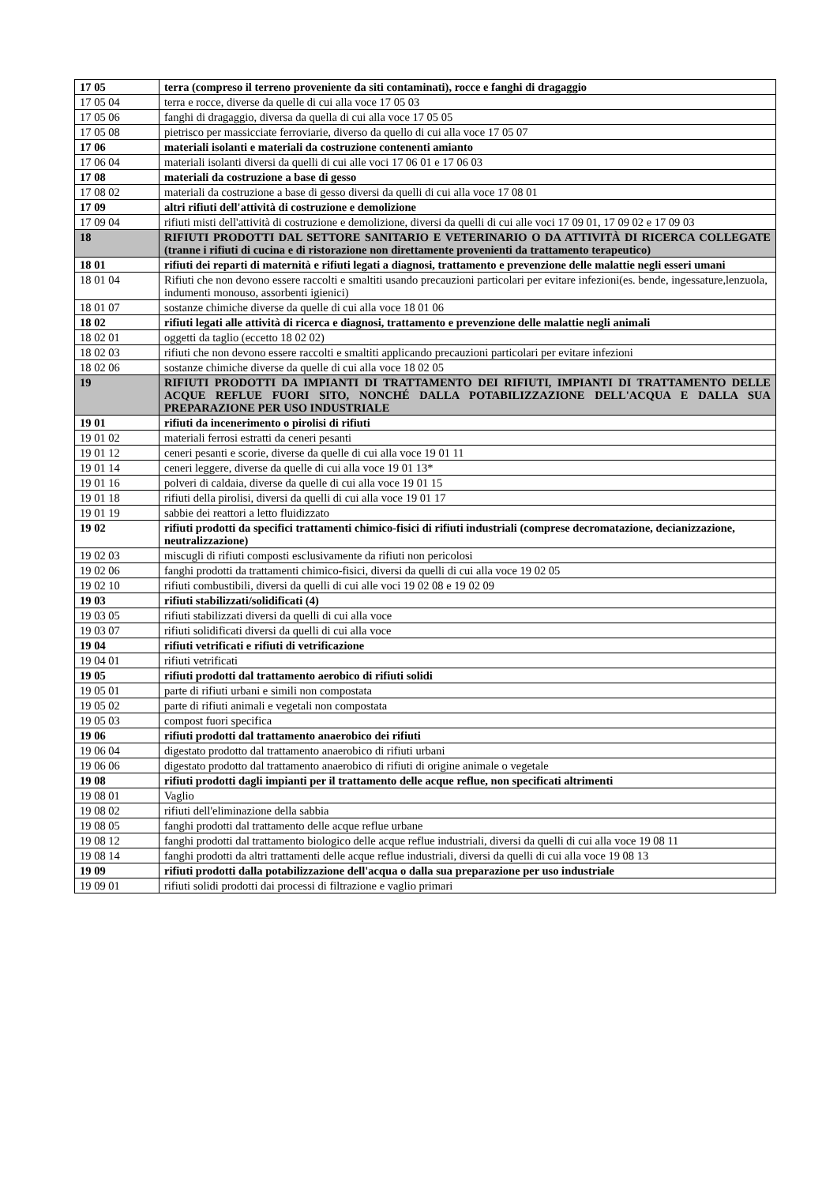| 17 05 | terra (compreso il terreno proveniente da siti contaminati), rocce e fanghi di dragaggio |
| 17 05 04 | terra e rocce, diverse da quelle di cui alla voce 17 05 03 |
| 17 05 06 | fanghi di dragaggio, diversa da quella di cui alla voce 17 05 05 |
| 17 05 08 | pietrisco per massicciate ferroviarie, diverso da quello di cui alla voce 17 05 07 |
| 17 06 | materiali isolanti e materiali da costruzione contenenti amianto |
| 17 06 04 | materiali isolanti diversi da quelli di cui alle voci 17 06 01 e 17 06 03 |
| 17 08 | materiali da costruzione a base di gesso |
| 17 08 02 | materiali da costruzione a base di gesso diversi da quelli di cui alla voce 17 08 01 |
| 17 09 | altri rifiuti dell'attività di costruzione e demolizione |
| 17 09 04 | rifiuti misti dell'attività di costruzione e demolizione, diversi da quelli di cui alle voci 17 09 01, 17 09 02 e 17 09 03 |
| 18 | RIFIUTI PRODOTTI DAL SETTORE SANITARIO E VETERINARIO O DA ATTIVITÀ DI RICERCA COLLEGATE (tranne i rifiuti di cucina e di ristorazione non direttamente provenienti da trattamento terapeutico) |
| 18 01 | rifiuti dei reparti di maternità e rifiuti legati a diagnosi, trattamento e prevenzione delle malattie negli esseri umani |
| 18 01 04 | Rifiuti che non devono essere raccolti e smaltiti usando precauzioni particolari per evitare infezioni(es. bende, ingessature,lenzuola, indumenti monouso, assorbenti igienici) |
| 18 01 07 | sostanze chimiche diverse da quelle di cui alla voce 18 01 06 |
| 18 02 | rifiuti legati alle attività di ricerca e diagnosi, trattamento e prevenzione delle malattie negli animali |
| 18 02 01 | oggetti da taglio (eccetto 18 02 02) |
| 18 02 03 | rifiuti che non devono essere raccolti e smaltiti applicando precauzioni particolari per evitare infezioni |
| 18 02 06 | sostanze chimiche diverse da quelle di cui alla voce 18 02 05 |
| 19 | RIFIUTI PRODOTTI DA IMPIANTI DI TRATTAMENTO DEI RIFIUTI, IMPIANTI DI TRATTAMENTO DELLE ACQUE REFLUE FUORI SITO, NONCHÉ DALLA POTABILIZZAZIONE DELL'ACQUA E DALLA SUA PREPARAZIONE PER USO INDUSTRIALE |
| 19 01 | rifiuti da incenerimento o pirolisi di rifiuti |
| 19 01 02 | materiali ferrosi estratti da ceneri pesanti |
| 19 01 12 | ceneri pesanti e scorie, diverse da quelle di cui alla voce 19 01 11 |
| 19 01 14 | ceneri leggere, diverse da quelle di cui alla voce 19 01 13* |
| 19 01 16 | polveri di caldaia, diverse da quelle di cui alla voce 19 01 15 |
| 19 01 18 | rifiuti della pirolisi, diversi da quelli di cui alla voce 19 01 17 |
| 19 01 19 | sabbie dei reattori a letto fluidizzato |
| 19 02 | rifiuti prodotti da specifici trattamenti chimico-fisici di rifiuti industriali (comprese decromatazione, decianizzazione, neutralizzazione) |
| 19 02 03 | miscugli di rifiuti composti esclusivamente da rifiuti non pericolosi |
| 19 02 06 | fanghi prodotti da trattamenti chimico-fisici, diversi da quelli di cui alla voce 19 02 05 |
| 19 02 10 | rifiuti combustibili, diversi da quelli di cui alle voci 19 02 08 e 19 02 09 |
| 19 03 | rifiuti stabilizzati/solidificati (4) |
| 19 03 05 | rifiuti stabilizzati diversi da quelli di cui alla voce |
| 19 03 07 | rifiuti solidificati diversi da quelli di cui alla voce |
| 19 04 | rifiuti vetrificati e rifiuti di vetrificazione |
| 19 04 01 | rifiuti vetrificati |
| 19 05 | rifiuti prodotti dal trattamento aerobico di rifiuti solidi |
| 19 05 01 | parte di rifiuti urbani e simili non compostata |
| 19 05 02 | parte di rifiuti animali e vegetali non compostata |
| 19 05 03 | compost fuori specifica |
| 19 06 | rifiuti prodotti dal trattamento anaerobico dei rifiuti |
| 19 06 04 | digestato prodotto dal trattamento anaerobico di rifiuti urbani |
| 19 06 06 | digestato prodotto dal trattamento anaerobico di rifiuti di origine animale o vegetale |
| 19 08 | rifiuti prodotti dagli impianti per il trattamento delle acque reflue, non specificati altrimenti |
| 19 08 01 | Vaglio |
| 19 08 02 | rifiuti dell'eliminazione della sabbia |
| 19 08 05 | fanghi prodotti dal trattamento delle acque reflue urbane |
| 19 08 12 | fanghi prodotti dal trattamento biologico delle acque reflue industriali, diversi da quelli di cui alla voce 19 08 11 |
| 19 08 14 | fanghi prodotti da altri trattamenti delle acque reflue industriali, diversi da quelli di cui alla voce 19 08 13 |
| 19 09 | rifiuti prodotti dalla potabilizzazione dell'acqua o dalla sua preparazione per uso industriale |
| 19 09 01 | rifiuti solidi prodotti dai processi di filtrazione e vaglio primari |